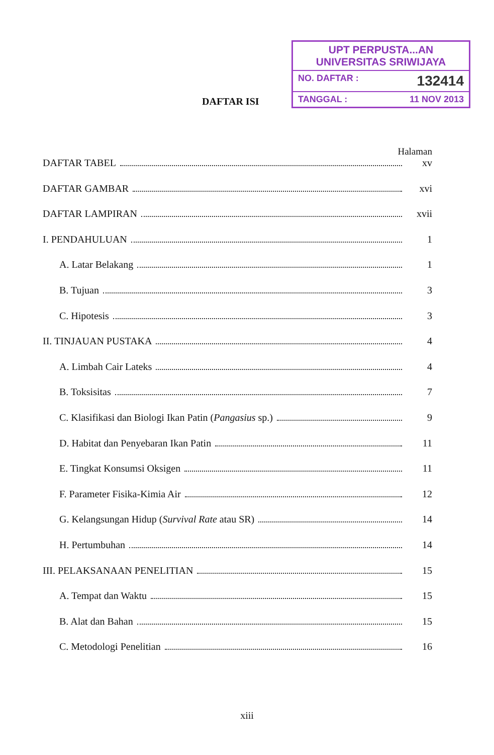DAFTAR ISI
UPT PERPUSTA... AN
UNIVERSITAS SRIWIJAYA
NO. DAFTAR : 132414
TANGGAL : 11 NOV 2013
Halaman
DAFTAR TABEL xv
DAFTAR GAMBAR xvi
DAFTAR LAMPIRAN xvii
I. PENDAHULUAN 1
A. Latar Belakang 1
B. Tujuan 3
C. Hipotesis 3
II. TINJAUAN PUSTAKA 4
A. Limbah Cair Lateks 4
B. Toksisitas 7
C. Klasifikasi dan Biologi Ikan Patin (Pangasius sp.) 9
D. Habitat dan Penyebaran Ikan Patin 11
E. Tingkat Konsumsi Oksigen 11
F. Parameter Fisika-Kimia Air 12
G. Kelangsungan Hidup (Survival Rate atau SR) 14
H. Pertumbuhan 14
III. PELAKSANAAN PENELITIAN 15
A. Tempat dan Waktu 15
B. Alat dan Bahan 15
C. Metodologi Penelitian 16
xiii